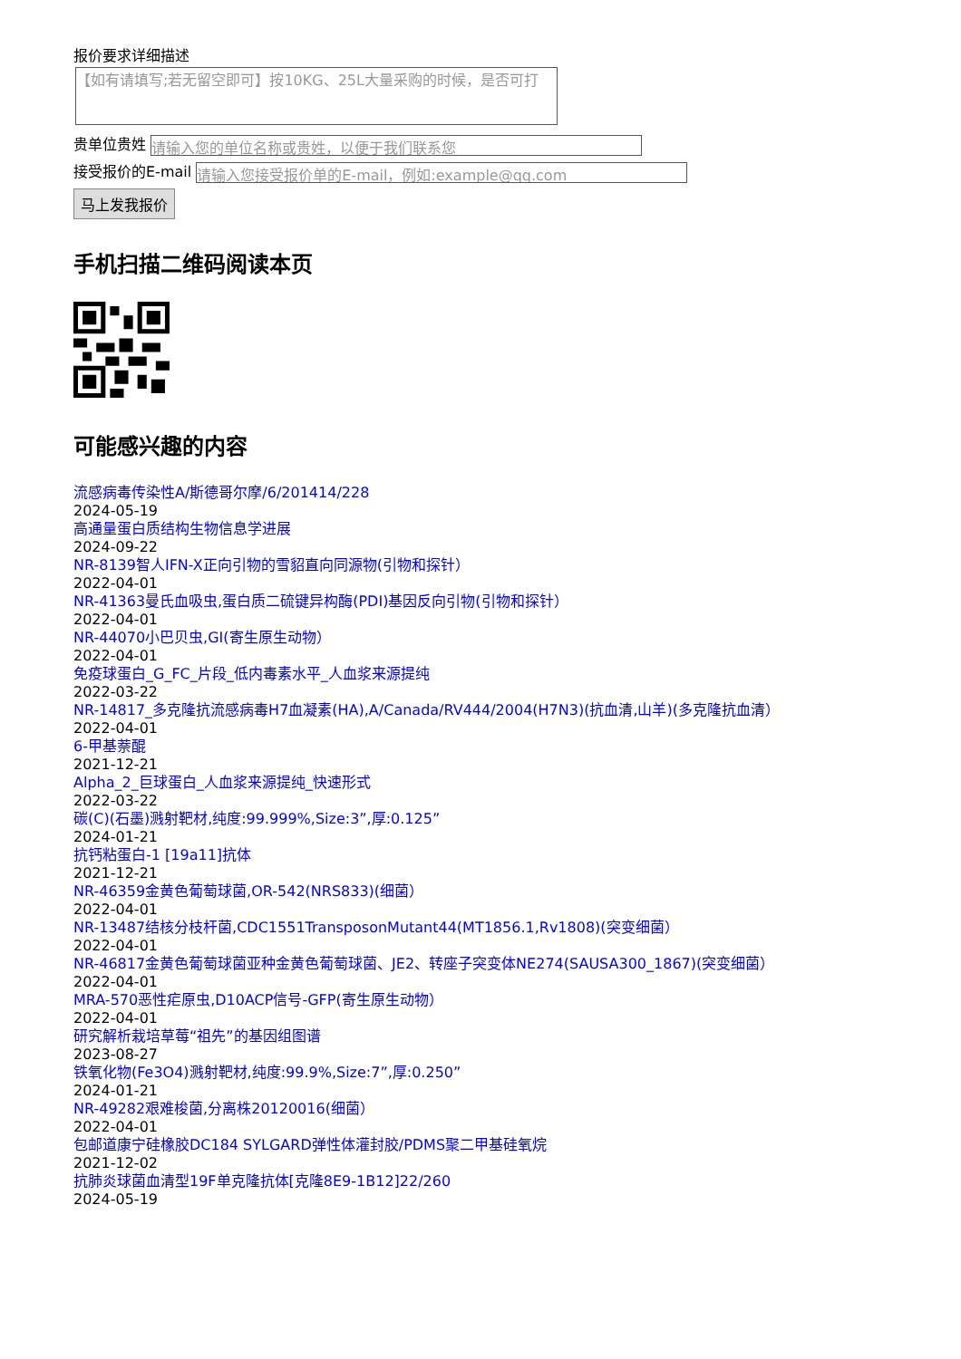报价要求详细描述
【如有请填写;若无留空即可】按10KG、25L大量采购的时候，是否可打
贵单位贵姓 请输入您的单位名称或贵姓，以便于我们联系您
接受报价的E-mail 请输入您接受报价单的E-mail，例如:example@qq.com
马上发我报价
手机扫描二维码阅读本页
可能感兴趣的内容
流感病毒传染性A/斯德哥尔摩/6/201414/228
2024-05-19
高通量蛋白质结构生物信息学进展
2024-09-22
NR-8139智人IFN-X正向引物的雪貂直向同源物(引物和探针）
2022-04-01
NR-41363曼氏血吸虫,蛋白质二硫键异构酶(PDI)基因反向引物(引物和探针）
2022-04-01
NR-44070小巴贝虫,GI(寄生原生动物）
2022-04-01
免疫球蛋白_G_FC_片段_低内毒素水平_人血浆来源提纯
2022-03-22
NR-14817_多克隆抗流感病毒H7血凝素(HA),A/Canada/RV444/2004(H7N3)(抗血清,山羊)(多克隆抗血清）
2022-04-01
6-甲基萘醌
2021-12-21
Alpha_2_巨球蛋白_人血浆来源提纯_快速形式
2022-03-22
碳(C)(石墨)溅射靶材,纯度:99.999%,Size:3”,厚:0.125”
2024-01-21
抗钙粘蛋白-1 [19a11]抗体
2021-12-21
NR-46359金黄色葡萄球菌,OR-542(NRS833)(细菌）
2022-04-01
NR-13487结核分枝杆菌,CDC1551TransposonMutant44(MT1856.1,Rv1808)(突变细菌）
2022-04-01
NR-46817金黄色葡萄球菌亚种金黄色葡萄球菌、JE2、转座子突变体NE274(SAUSA300_1867)(突变细菌）
2022-04-01
MRA-570恶性疟原虫,D10ACP信号-GFP(寄生原生动物）
2022-04-01
研究解析栽培草莓“祖先”的基因组图谱
2023-08-27
铁氧化物(Fe3O4)溅射靶材,纯度:99.9%,Size:7”,厚:0.250”
2024-01-21
NR-49282艰难梭菌,分离株20120016(细菌）
2022-04-01
包邮道康宁硅橡胶DC184 SYLGARD弹性体灌封胶/PDMS聚二甲基硅氧烷
2021-12-02
抗肺炎球菌血清型19F单克隆抗体[克隆8E9-1B12]22/260
2024-05-19